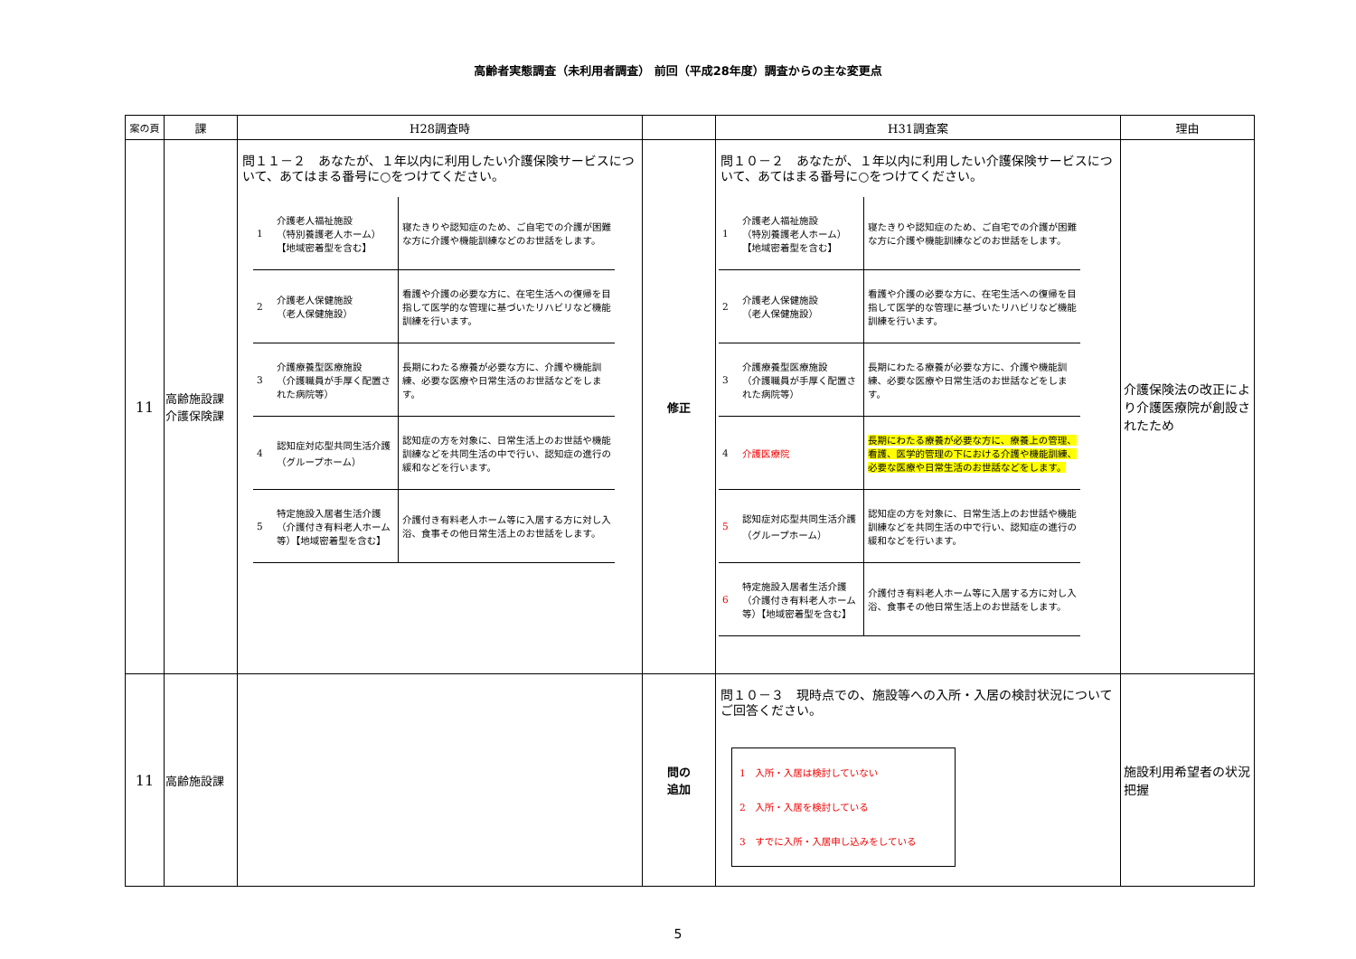高齢者実態調査（未利用者調査） 前回（平成28年度）調査からの主な変更点
| 案の頁 | 課 | H28調査時 | | H31調査案 | 理由 |
| --- | --- | --- | --- | --- | --- |
| 11 | 高齢施設課 介護保険課 | 問１１－２ あなたが、１年以内に利用したい介護保険サービスについて、あてはまる番号に○をつけてください。 / 1 / 介護老人福祉施設 （特別養護老人ホーム） 【地域密着型を含む】 / 寝たきりや認知症のため、ご自宅での介護が困難な方に介護や機能訓練などのお世話をします。 / / 2 / 介護老人保健施設 （老人保健施設） / 看護や介護の必要な方に、在宅生活への復帰を目指して医学的な管理に基づいたリハビリなど機能訓練を行います。 / / 3 / 介護療養型医療施設 （介護職員が手厚く配置された病院等） / 長期にわたる療養が必要な方に、介護や機能訓練、必要な医療や日常生活のお世話などをします。 / / 4 / 認知症対応型共同生活介護 （グループホーム） / 認知症の方を対象に、日常生活上のお世話や機能訓練などを共同生活の中で行い、認知症の進行の緩和などを行います。 / / 5 / 特定施設入居者生活介護 （介護付き有料老人ホーム等）【地域密着型を含む】 / 介護付き有料老人ホーム等に入居する方に対し入浴、食事その他日常生活上のお世話をします。 / | 修正 | 問１０－２ あなたが、１年以内に利用したい介護保険サービスについて、あてはまる番号に○をつけてください。 / 1 / 介護老人福祉施設 （特別養護老人ホーム） 【地域密着型を含む】 / 寝たきりや認知症のため、ご自宅での介護が困難な方に介護や機能訓練などのお世話をします。 / / 2 / 介護老人保健施設 （老人保健施設） / 看護や介護の必要な方に、在宅生活への復帰を目指して医学的な管理に基づいたリハビリなど機能訓練を行います。 / / 3 / 介護療養型医療施設 （介護職員が手厚く配置された病院等） / 長期にわたる療養が必要な方に、介護や機能訓練、必要な医療や日常生活のお世話などをします。 / / 4 / 介護医療院 / 長期にわたる療養が必要な方に、療養上の管理、看護、医学的管理の下における介護や機能訓練、必要な医療や日常生活のお世話などをします。 / / 5 / 認知症対応型共同生活介護 （グループホーム） / 認知症の方を対象に、日常生活上のお世話や機能訓練などを共同生活の中で行い、認知症の進行の緩和などを行います。 / / 6 / 特定施設入居者生活介護 （介護付き有料老人ホーム等）【地域密着型を含む】 / 介護付き有料老人ホーム等に入居する方に対し入浴、食事その他日常生活上のお世話をします。 / | 介護保険法の改正により介護医療院が創設されたため |
| 11 | 高齢施設課 | | 問の 追加 | 問１０－３ 現時点での、施設等への入所・入居の検討状況についてご回答ください。 1 入所・入居は検討していない 2 入所・入居を検討している 3 すでに入所・入居申し込みをしている | 施設利用希望者の状況把握 |
5